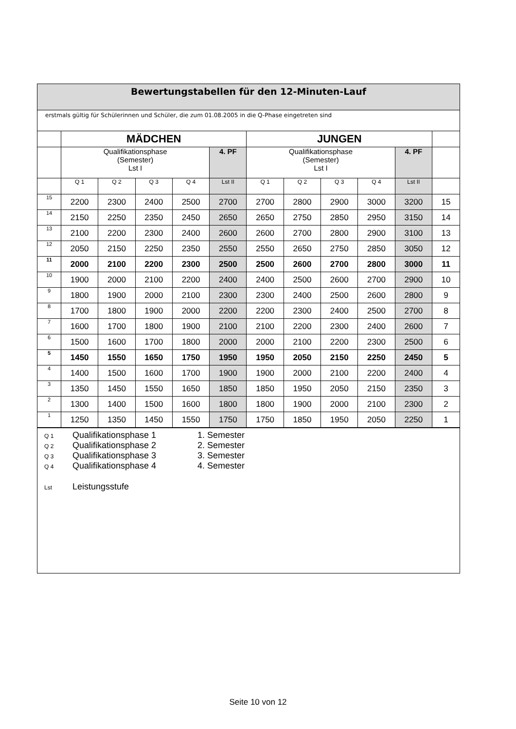Bewertungstabellen für den 12-Minuten-Lauf
erstmals gültig für Schülerinnen und Schüler, die zum 01.08.2005 in die Q-Phase eingetreten sind
| | MÄDCHEN | | | | | JUNGEN | | | | | |
| --- | --- | --- | --- | --- | --- | --- | --- | --- | --- | --- | --- |
| | Qualifikationsphase (Semester) Lst I | | | | 4. PF | Qualifikationsphase (Semester) Lst I | | | | 4. PF | |
| | Q 1 | Q 2 | Q 3 | Q 4 | Lst II | Q 1 | Q 2 | Q 3 | Q 4 | Lst II | |
| 15 | 2200 | 2300 | 2400 | 2500 | 2700 | 2700 | 2800 | 2900 | 3000 | 3200 | 15 |
| 14 | 2150 | 2250 | 2350 | 2450 | 2650 | 2650 | 2750 | 2850 | 2950 | 3150 | 14 |
| 13 | 2100 | 2200 | 2300 | 2400 | 2600 | 2600 | 2700 | 2800 | 2900 | 3100 | 13 |
| 12 | 2050 | 2150 | 2250 | 2350 | 2550 | 2550 | 2650 | 2750 | 2850 | 3050 | 12 |
| 11 | 2000 | 2100 | 2200 | 2300 | 2500 | 2500 | 2600 | 2700 | 2800 | 3000 | 11 |
| 10 | 1900 | 2000 | 2100 | 2200 | 2400 | 2400 | 2500 | 2600 | 2700 | 2900 | 10 |
| 9 | 1800 | 1900 | 2000 | 2100 | 2300 | 2300 | 2400 | 2500 | 2600 | 2800 | 9 |
| 8 | 1700 | 1800 | 1900 | 2000 | 2200 | 2200 | 2300 | 2400 | 2500 | 2700 | 8 |
| 7 | 1600 | 1700 | 1800 | 1900 | 2100 | 2100 | 2200 | 2300 | 2400 | 2600 | 7 |
| 6 | 1500 | 1600 | 1700 | 1800 | 2000 | 2000 | 2100 | 2200 | 2300 | 2500 | 6 |
| 5 | 1450 | 1550 | 1650 | 1750 | 1950 | 1950 | 2050 | 2150 | 2250 | 2450 | 5 |
| 4 | 1400 | 1500 | 1600 | 1700 | 1900 | 1900 | 2000 | 2100 | 2200 | 2400 | 4 |
| 3 | 1350 | 1450 | 1550 | 1650 | 1850 | 1850 | 1950 | 2050 | 2150 | 2350 | 3 |
| 2 | 1300 | 1400 | 1500 | 1600 | 1800 | 1800 | 1900 | 2000 | 2100 | 2300 | 2 |
| 1 | 1250 | 1350 | 1450 | 1550 | 1750 | 1750 | 1850 | 1950 | 2050 | 2250 | 1 |
Q 1 Qualifikationsphase 1 1. Semester
Q 2 Qualifikationsphase 2 2. Semester
Q 3 Qualifikationsphase 3 3. Semester
Q 4 Qualifikationsphase 4 4. Semester
Lst Leistungsstufe
Seite 10 von 12